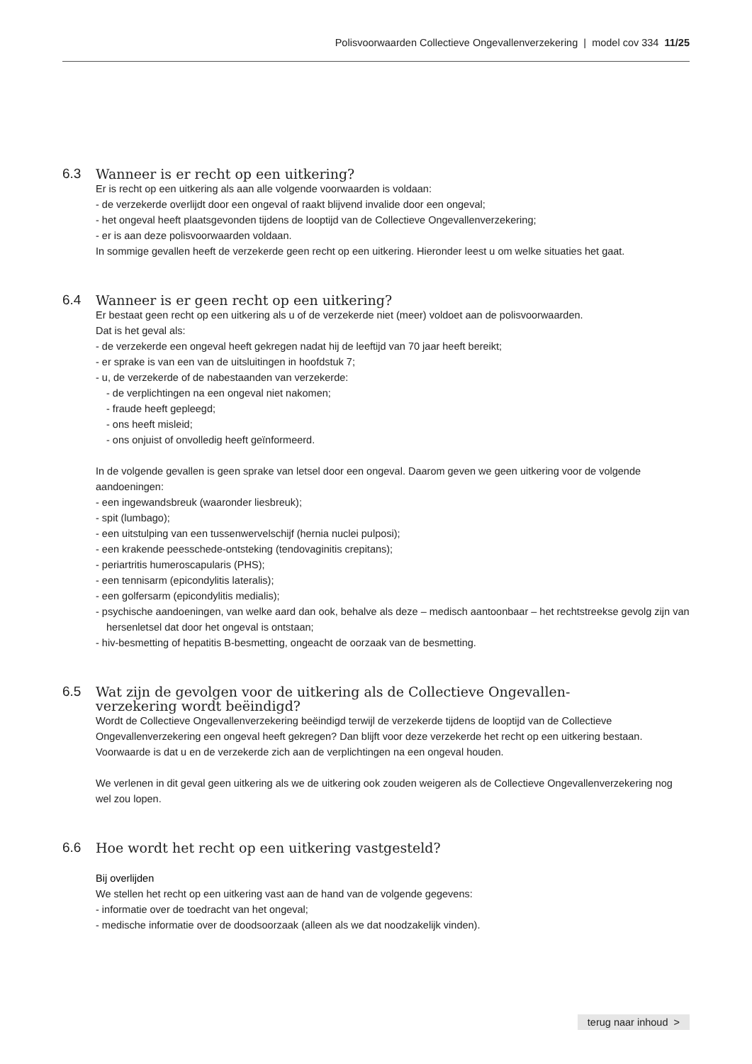Polisvoorwaarden Collectieve Ongevallenverzekering | model cov 334 11/25
6.3 Wanneer is er recht op een uitkering?
Er is recht op een uitkering als aan alle volgende voorwaarden is voldaan:
- de verzekerde overlijdt door een ongeval of raakt blijvend invalide door een ongeval;
- het ongeval heeft plaatsgevonden tijdens de looptijd van de Collectieve Ongevallenverzekering;
- er is aan deze polisvoorwaarden voldaan.
In sommige gevallen heeft de verzekerde geen recht op een uitkering. Hieronder leest u om welke situaties het gaat.
6.4 Wanneer is er geen recht op een uitkering?
Er bestaat geen recht op een uitkering als u of de verzekerde niet (meer) voldoet aan de polisvoorwaarden.
Dat is het geval als:
- de verzekerde een ongeval heeft gekregen nadat hij de leeftijd van 70 jaar heeft bereikt;
- er sprake is van een van de uitsluitingen in hoofdstuk 7;
- u, de verzekerde of de nabestaanden van verzekerde:
- de verplichtingen na een ongeval niet nakomen;
- fraude heeft gepleegd;
- ons heeft misleid;
- ons onjuist of onvolledig heeft geïnformeerd.
In de volgende gevallen is geen sprake van letsel door een ongeval. Daarom geven we geen uitkering voor de volgende aandoeningen:
- een ingewandsbreuk (waaronder liesbreuk);
- spit (lumbago);
- een uitstulping van een tussenwervelschijf (hernia nuclei pulposi);
- een krakende peesschede-ontsteking (tendovaginitis crepitans);
- periartritis humeroscapularis (PHS);
- een tennisarm (epicondylitis lateralis);
- een golfersarm (epicondylitis medialis);
- psychische aandoeningen, van welke aard dan ook, behalve als deze – medisch aantoonbaar – het rechtstreekse gevolg zijn van hersenletsel dat door het ongeval is ontstaan;
- hiv-besmetting of hepatitis B-besmetting, ongeacht de oorzaak van de besmetting.
6.5 Wat zijn de gevolgen voor de uitkering als de Collectieve Ongevallen-
verzekering wordt beëindigd?
Wordt de Collectieve Ongevallenverzekering beëindigd terwijl de verzekerde tijdens de looptijd van de Collectieve Ongevallenverzekering een ongeval heeft gekregen? Dan blijft voor deze verzekerde het recht op een uitkering bestaan. Voorwaarde is dat u en de verzekerde zich aan de verplichtingen na een ongeval houden.
We verlenen in dit geval geen uitkering als we de uitkering ook zouden weigeren als de Collectieve Ongevallenverzekering nog wel zou lopen.
6.6 Hoe wordt het recht op een uitkering vastgesteld?
Bij overlijden
We stellen het recht op een uitkering vast aan de hand van de volgende gegevens:
- informatie over de toedracht van het ongeval;
- medische informatie over de doodsoorzaak (alleen als we dat noodzakelijk vinden).
terug naar inhoud >